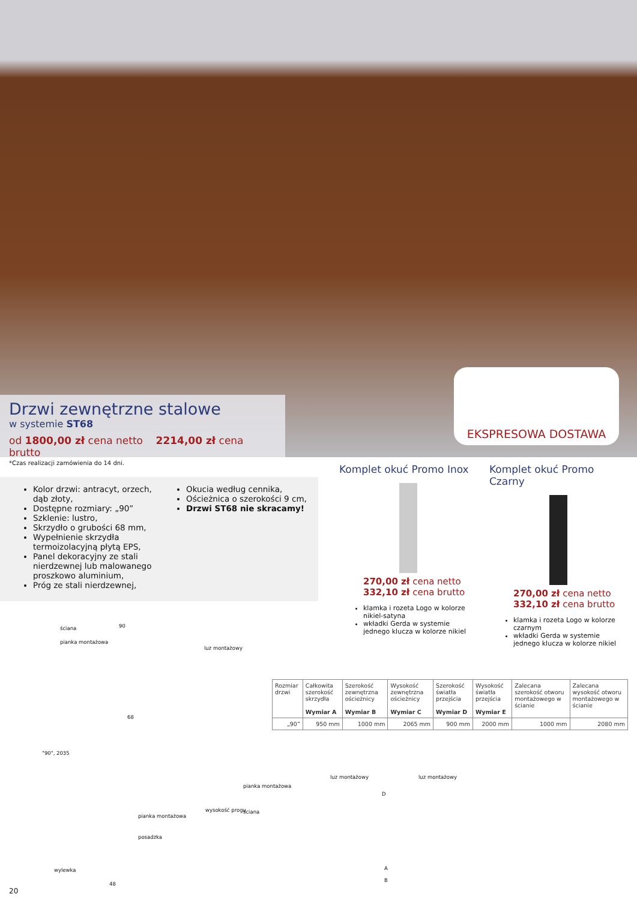Drzwi zewnętrzne stalowe
w systemie ST68
od 1800,00 zł cena netto 2214,00 zł cena brutto
EKSPRESOWA DOSTAWA
*Czas realizacji zamówienia do 14 dni.
Kolor drzwi: antracyt, orzech, dąb złoty,
Dostępne rozmiary: „90”
Szklenie: lustro,
Skrzydło o grubości 68 mm,
Wypełnienie skrzydła termoizolacyjną płytą EPS,
Panel dekoracyjny ze stali nierdzewnej lub malowanego proszkowo aluminium,
Próg ze stali nierdzewnej,
Okucia według cennika,
Ościeżnica o szerokości 9 cm,
Drzwi ST68 nie skracamy!
Komplet okuć Promo Inox
270,00 zł cena netto
332,10 zł cena brutto
klamka i rozeta Logo w kolorze nikiel-satyna
wkładki Gerda w systemie jednego klucza w kolorze nikiel
Komplet okuć Promo Czarny
270,00 zł cena netto
332,10 zł cena brutto
klamka i rozeta Logo w kolorze czarnym
wkładki Gerda w systemie jednego klucza w kolorze nikiel
| Rozmiar drzwi | Całkowita szerokość skrzydła Wymiar A | Szerokość zewnętrzna ościeżnicy Wymiar B | Wysokość zewnętrzna ościeżnicy Wymiar C | Szerokość światła przejścia Wymiar D | Wysokość światła przejścia Wymiar E | Zalecana szerokość otworu montażowego w ścianie | Zalecana wysokość otworu montażowego w ścianie |
| --- | --- | --- | --- | --- | --- | --- | --- |
| „90” | 950 mm | 1000 mm | 2065 mm | 900 mm | 2000 mm | 1000 mm | 2080 mm |
ściana 90
pianka montażowa
luz montażowy
68
pianka montażowa
posadzka
wysokość progu
wylewka
48
"90", 2035
pianka montażowa
ściana
luz montażowy luz montażowy
D
A
B
20